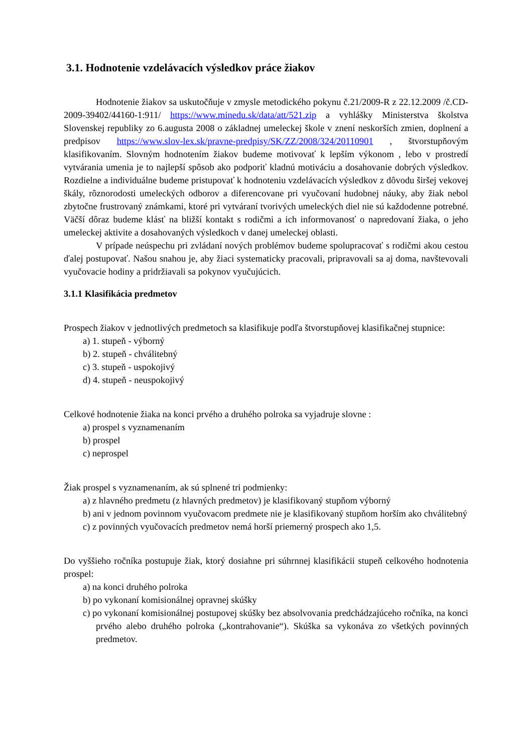3.1. Hodnotenie vzdelávacích výsledkov práce žiakov
Hodnotenie žiakov sa uskutočňuje v zmysle metodického pokynu č.21/2009-R z 22.12.2009 /č.CD-2009-39402/44160-1:911/ https://www.minedu.sk/data/att/521.zip a vyhlášky Ministerstva školstva Slovenskej republiky zo 6.augusta 2008 o základnej umeleckej škole v znení neskorších zmien, doplnení a predpisov https://www.slov-lex.sk/pravne-predpisy/SK/ZZ/2008/324/20110901 , štvorstupňovým klasifikovaním. Slovným hodnotením žiakov budeme motivovať k lepším výkonom , lebo v prostredí vytvárania umenia je to najlepší spôsob ako podporiť kladnú motiváciu a dosahovanie dobrých výsledkov. Rozdielne a individuálne budeme pristupovať k hodnoteniu vzdelávacích výsledkov z dôvodu širšej vekovej škály, rôznorodosti umeleckých odborov a diferencovane pri vyučovaní hudobnej náuky, aby žiak nebol zbytočne frustrovaný známkami, ktoré pri vytváraní tvorivých umeleckých diel nie sú každodenne potrebné. Väčší dôraz budeme klásť na bližší kontakt s rodičmi a ich informovanosť o napredovaní žiaka, o jeho umeleckej aktivite a dosahovaných výsledkoch v danej umeleckej oblasti.
V prípade neúspechu pri zvládaní nových problémov budeme spolupracovať s rodičmi akou cestou ďalej postupovať. Našou snahou je, aby žiaci systematicky pracovali, pripravovali sa aj doma, navštevovali vyučovacie hodiny a pridržiavali sa pokynov vyučujúcich.
3.1.1 Klasifikácia predmetov
Prospech žiakov v jednotlivých predmetoch sa klasifikuje podľa štvorstupňovej klasifikačnej stupnice:
a) 1. stupeň - výborný
b) 2. stupeň - chválitebný
c) 3. stupeň - uspokojivý
d) 4. stupeň - neuspokojivý
Celkové hodnotenie žiaka na konci prvého a druhého polroka sa vyjadruje slovne :
a) prospel s vyznamenaním
b) prospel
c) neprospel
Žiak prospel s vyznamenaním, ak sú splnené tri podmienky:
a) z hlavného predmetu (z hlavných predmetov) je klasifikovaný stupňom výborný
b) ani v jednom povinnom vyučovacom predmete nie je klasifikovaný stupňom horším ako chválitebný
c) z povinných vyučovacích predmetov nemá horší priemerný prospech ako 1,5.
Do vyššieho ročníka postupuje žiak, ktorý dosiahne pri súhrnnej klasifikácii stupeň celkového hodnotenia prospel:
a) na konci druhého polroka
b) po vykonaní komisionálnej opravnej skúšky
c) po vykonaní komisionálnej postupovej skúšky bez absolvovania predchádzajúceho ročníka, na konci prvého alebo druhého polroka („kontrahovanie“). Skúška sa vykonáva zo všetkých povinných predmetov.